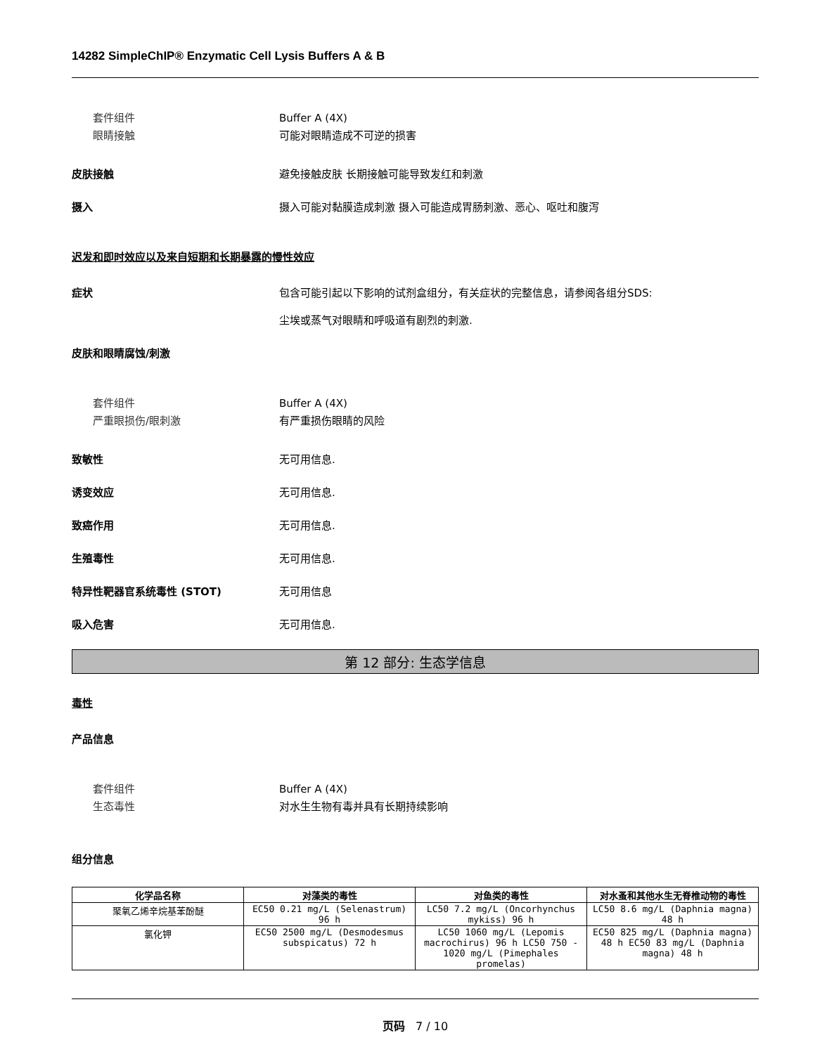14282 SimpleChIP® Enzymatic Cell Lysis Buffers A & B
套件组件 Buffer A (4X)
眼睛接触 可能对眼睛造成不可逆的损害
皮肤接触 避免接触皮肤 长期接触可能导致发红和刺激
摄入 摄入可能对黏膜造成刺激 摄入可能造成胃肠刺激、恶心、呕吐和腹泻
迟发和即时效应以及来自短期和长期暴露的慢性效应
症状 包含可能引起以下影响的试剂盒组分，有关症状的完整信息，请参阅各组分SDS:
尘埃或蒸气对眼睛和呼吸道有剧烈的刺激.
皮肤和眼睛腐蚀/刺激
套件组件 Buffer A (4X)
严重眼损伤/眼刺激 有严重损伤眼睛的风险
致敏性 无可用信息.
诱变效应 无可用信息.
致癌作用 无可用信息.
生殖毒性 无可用信息.
特异性靶器官系统毒性 (STOT) 无可用信息
吸入危害 无可用信息.
第 12 部分: 生态学信息
毒性
产品信息
套件组件 Buffer A (4X)
生态毒性 对水生生物有毒并具有长期持续影响
组分信息
| 化学品名称 | 对藻类的毒性 | 对鱼类的毒性 | 对水蚤和其他水生无脊椎动物的毒性 |
| --- | --- | --- | --- |
| 聚氧乙烯辛烷基苯酚醚 | EC50 0.21 mg/L (Selenastrum) 96 h | LC50 7.2 mg/L (Oncorhynchus mykiss) 96 h | LC50 8.6 mg/L (Daphnia magna) 48 h |
| 氯化钾 | EC50 2500 mg/L (Desmodesmus subspicatus) 72 h | LC50 1060 mg/L (Lepomis macrochirus) 96 h LC50 750 - 1020 mg/L (Pimephales promelas) | EC50 825 mg/L (Daphnia magna) 48 h EC50 83 mg/L (Daphnia magna) 48 h |
页码 7 / 10